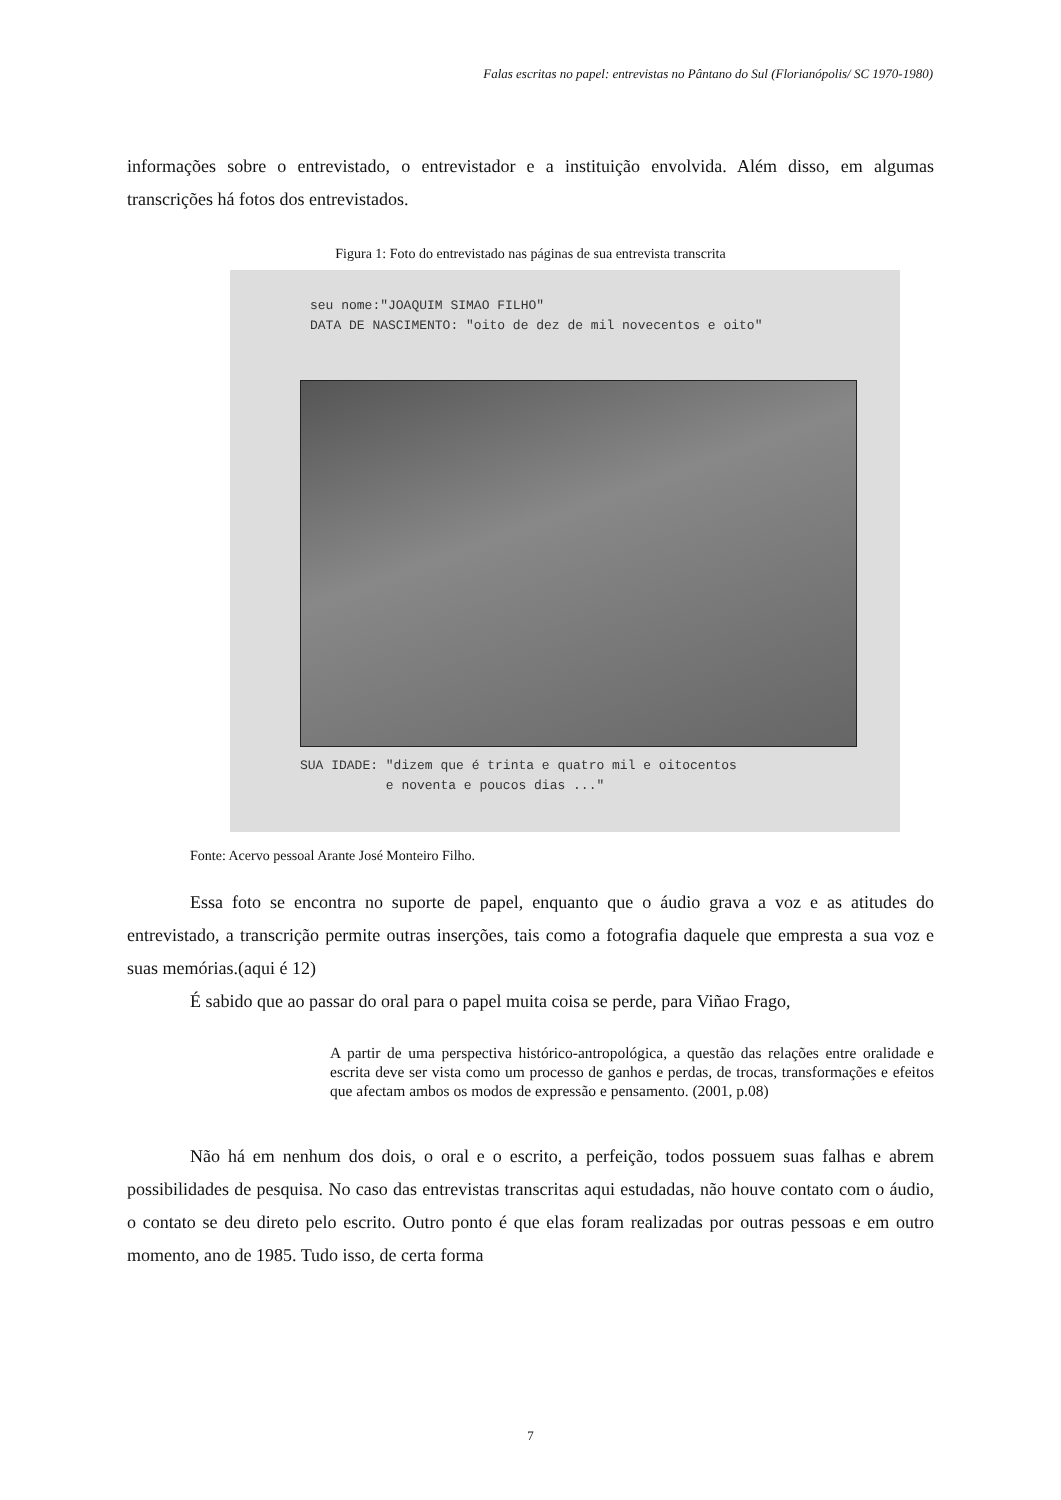Falas escritas no papel: entrevistas no Pântano do Sul (Florianópolis/ SC 1970-1980)
informações sobre o entrevistado, o entrevistador e a instituição envolvida. Além disso, em algumas transcrições há fotos dos entrevistados.
Figura 1: Foto do entrevistado nas páginas de sua entrevista transcrita
seu nome:"JOAQUIM SIMAO FILHO"
DATA DE NASCIMENTO: "oito de dez de mil novecentos e oito"
SUA IDADE: "dizem que é trinta e quatro mil e oitocentos
e noventa e poucos dias ..."
Fonte: Acervo pessoal Arante José Monteiro Filho.
Essa foto se encontra no suporte de papel, enquanto que o áudio grava a voz e as atitudes do entrevistado, a transcrição permite outras inserções, tais como a fotografia daquele que empresta a sua voz e suas memórias.(aqui é 12)
É sabido que ao passar do oral para o papel muita coisa se perde, para Viñao Frago,
A partir de uma perspectiva histórico-antropológica, a questão das relações entre oralidade e escrita deve ser vista como um processo de ganhos e perdas, de trocas, transformações e efeitos que afectam ambos os modos de expressão e pensamento. (2001, p.08)
Não há em nenhum dos dois, o oral e o escrito, a perfeição, todos possuem suas falhas e abrem possibilidades de pesquisa. No caso das entrevistas transcritas aqui estudadas, não houve contato com o áudio, o contato se deu direto pelo escrito. Outro ponto é que elas foram realizadas por outras pessoas e em outro momento, ano de 1985. Tudo isso, de certa forma
7